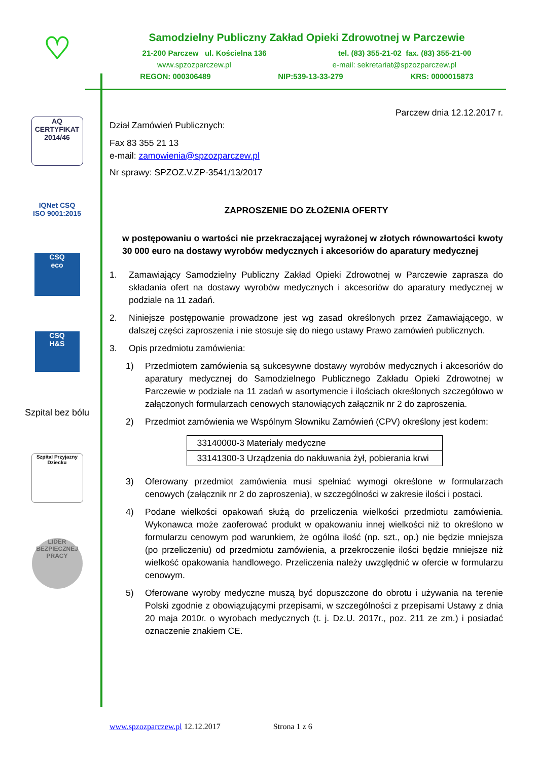♡
AQ
CERTYFIKAT 2014/46
IQNet CSQ
ISO 9001:2015
CSQ
eco
CSQ
H&S
Szpital bez bólu
Szpital Przyjazny Dziecku
LIDER
BEZPIECZNEJ PRACY
Samodzielny Publiczny Zakład Opieki Zdrowotnej w Parczewie
21-200 Parczew ul. Kościelna 136 tel. (83) 355-21-02 fax. (83) 355-21-00
www.spzozparczew.pl e-mail: sekretariat@spzozparczew.pl
REGON: 000306489 NIP:539-13-33-279 KRS: 0000015873
Parczew dnia 12.12.2017 r.
Dział Zamówień Publicznych:
Fax 83 355 21 13
e-mail: zamowienia@spzozparczew.pl
Nr sprawy: SPZOZ.V.ZP-3541/13/2017
ZAPROSZENIE DO ZŁOŻENIA OFERTY
w postępowaniu o wartości nie przekraczającej wyrażonej w złotych równowartości kwoty 30 000 euro na dostawy wyrobów medycznych i akcesoriów do aparatury medycznej
1. Zamawiający Samodzielny Publiczny Zakład Opieki Zdrowotnej w Parczewie zaprasza do składania ofert na dostawy wyrobów medycznych i akcesoriów do aparatury medycznej w podziale na 11 zadań.
2. Niniejsze postępowanie prowadzone jest wg zasad określonych przez Zamawiającego, w dalszej części zaproszenia i nie stosuje się do niego ustawy Prawo zamówień publicznych.
3. Opis przedmiotu zamówienia:
1) Przedmiotem zamówienia są sukcesywne dostawy wyrobów medycznych i akcesoriów do aparatury medycznej do Samodzielnego Publicznego Zakładu Opieki Zdrowotnej w Parczewie w podziale na 11 zadań w asortymencie i ilościach określonych szczegółowo w załączonych formularzach cenowych stanowiących załącznik nr 2 do zaproszenia.
2) Przedmiot zamówienia we Wspólnym Słowniku Zamówień (CPV) określony jest kodem:
| 33140000-3 Materiały medyczne |
| 33141300-3 Urządzenia do nakłuwania żył, pobierania krwi |
3) Oferowany przedmiot zamówienia musi spełniać wymogi określone w formularzach cenowych (załącznik nr 2 do zaproszenia), w szczególności w zakresie ilości i postaci.
4) Podane wielkości opakowań służą do przeliczenia wielkości przedmiotu zamówienia. Wykonawca może zaoferować produkt w opakowaniu innej wielkości niż to określono w formularzu cenowym pod warunkiem, że ogólna ilość (np. szt., op.) nie będzie mniejsza (po przeliczeniu) od przedmiotu zamówienia, a przekroczenie ilości będzie mniejsze niż wielkość opakowania handlowego. Przeliczenia należy uwzględnić w ofercie w formularzu cenowym.
5) Oferowane wyroby medyczne muszą być dopuszczone do obrotu i używania na terenie Polski zgodnie z obowiązującymi przepisami, w szczególności z przepisami Ustawy z dnia 20 maja 2010r. o wyrobach medycznych (t. j. Dz.U. 2017r., poz. 211 ze zm.) i posiadać oznaczenie znakiem CE.
www.spzozparczew.pl 12.12.2017 Strona 1 z 6